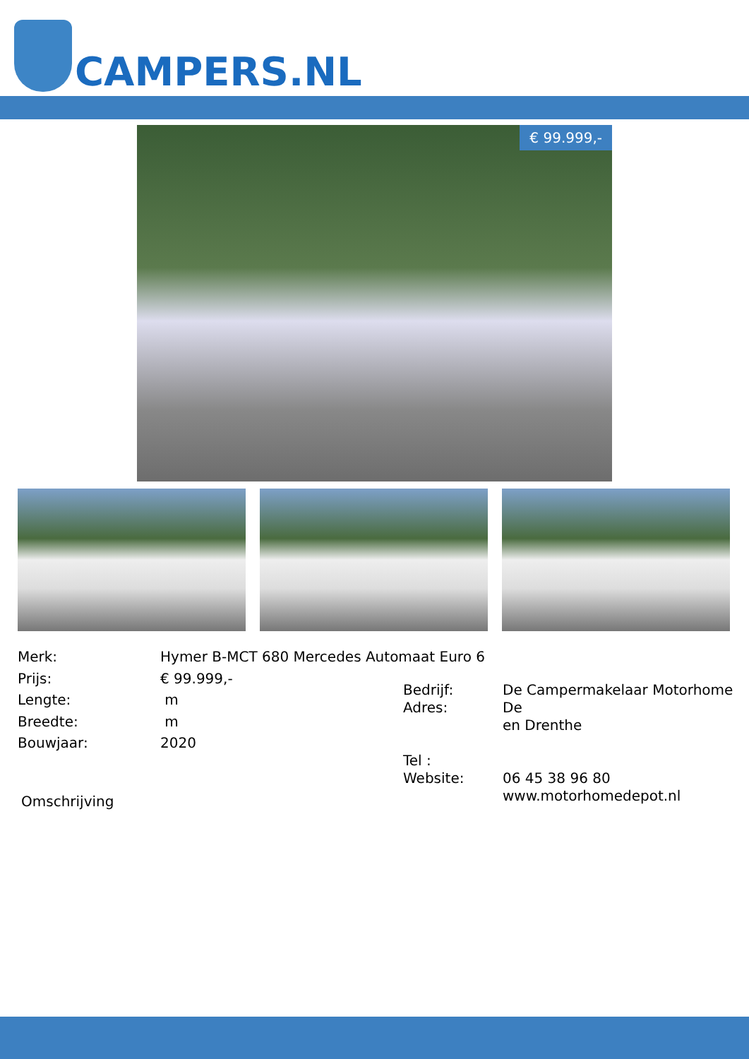CAMPERS.NL
€ 99.999,-
| Merk: | Hymer B-MCT 680 Mercedes Automaat Euro 6 |
| Prijs: | € 99.999,- |
| Lengte: | m |
| Breedte: | m |
| Bouwjaar: | 2020 |
| Bedrijf: Adres: | De Campermakelaar Motorhome De en Drenthe |
| Tel : Website: | 06 45 38 96 80 www.motorhomedepot.nl |
Omschrijving